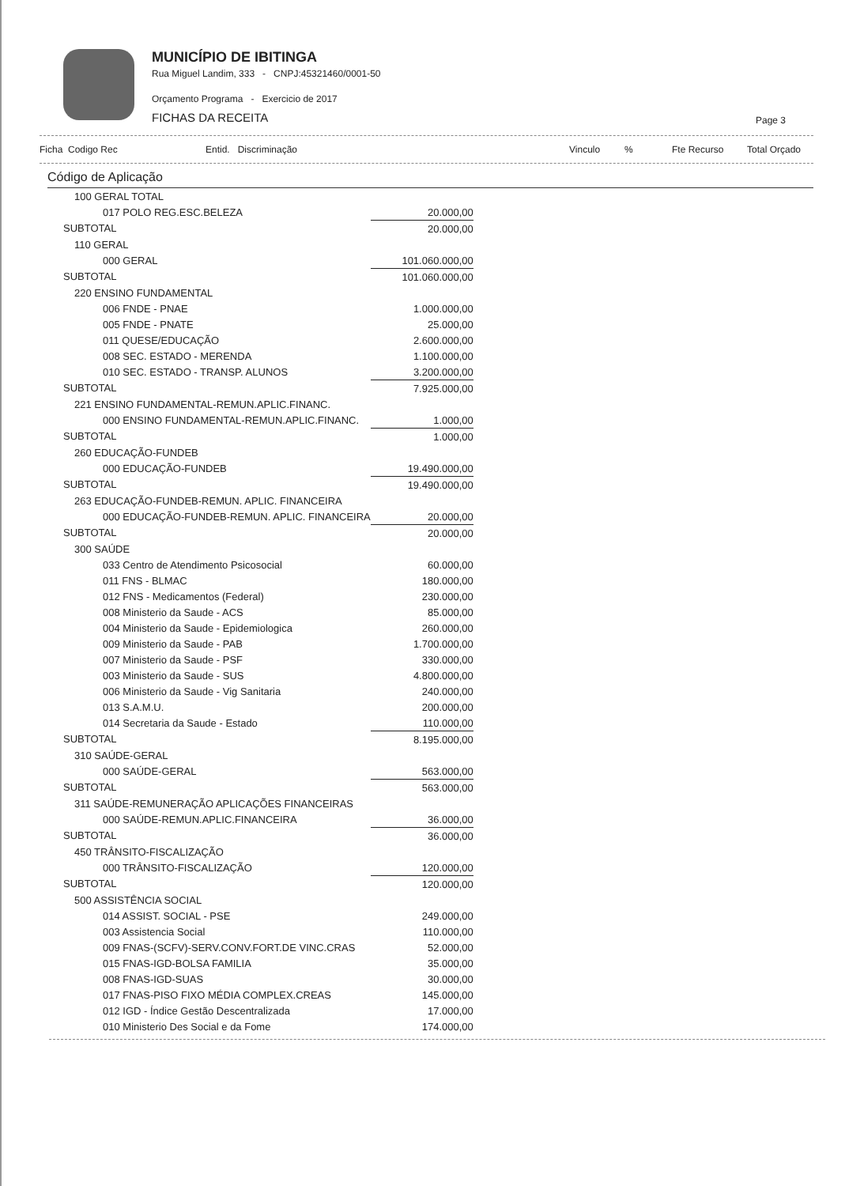MUNICÍPIO DE IBITINGA
Rua Miguel Landim, 333 - CNPJ:45321460/0001-50
Orçamento Programa - Exercicio de 2017
FICHAS DA RECEITA
Page 3
Ficha Codigo Rec Entid. Discriminação Vinculo% Fte Recurso Total Orçado
Código de Aplicação
| 100 GERAL TOTAL | |
| 017 POLO REG.ESC.BELEZA | 20.000,00 |
| SUBTOTAL | 20.000,00 |
| 110 GERAL | |
| 000 GERAL | 101.060.000,00 |
| SUBTOTAL | 101.060.000,00 |
| 220 ENSINO FUNDAMENTAL | |
| 006 FNDE - PNAE | 1.000.000,00 |
| 005 FNDE - PNATE | 25.000,00 |
| 011 QUESE/EDUCAÇÃO | 2.600.000,00 |
| 008 SEC. ESTADO - MERENDA | 1.100.000,00 |
| 010 SEC. ESTADO - TRANSP. ALUNOS | 3.200.000,00 |
| SUBTOTAL | 7.925.000,00 |
| 221 ENSINO FUNDAMENTAL-REMUN.APLIC.FINANC. | |
| 000 ENSINO FUNDAMENTAL-REMUN.APLIC.FINANC. | 1.000,00 |
| SUBTOTAL | 1.000,00 |
| 260 EDUCAÇÃO-FUNDEB | |
| 000 EDUCAÇÃO-FUNDEB | 19.490.000,00 |
| SUBTOTAL | 19.490.000,00 |
| 263 EDUCAÇÃO-FUNDEB-REMUN. APLIC. FINANCEIRA | |
| 000 EDUCAÇÃO-FUNDEB-REMUN. APLIC. FINANCEIRA | 20.000,00 |
| SUBTOTAL | 20.000,00 |
| 300 SAÚDE | |
| 033 Centro de Atendimento Psicosocial | 60.000,00 |
| 011 FNS - BLMAC | 180.000,00 |
| 012 FNS - Medicamentos (Federal) | 230.000,00 |
| 008 Ministerio da Saude - ACS | 85.000,00 |
| 004 Ministerio da Saude - Epidemiologica | 260.000,00 |
| 009 Ministerio da Saude - PAB | 1.700.000,00 |
| 007 Ministerio da Saude - PSF | 330.000,00 |
| 003 Ministerio da Saude - SUS | 4.800.000,00 |
| 006 Ministerio da Saude - Vig Sanitaria | 240.000,00 |
| 013 S.A.M.U. | 200.000,00 |
| 014 Secretaria da Saude - Estado | 110.000,00 |
| SUBTOTAL | 8.195.000,00 |
| 310 SAÚDE-GERAL | |
| 000 SAÚDE-GERAL | 563.000,00 |
| SUBTOTAL | 563.000,00 |
| 311 SAÚDE-REMUNERAÇÃO APLICAÇÕES FINANCEIRAS | |
| 000 SAÚDE-REMUN.APLIC.FINANCEIRA | 36.000,00 |
| SUBTOTAL | 36.000,00 |
| 450 TRÂNSITO-FISCALIZAÇÃO | |
| 000 TRÂNSITO-FISCALIZAÇÃO | 120.000,00 |
| SUBTOTAL | 120.000,00 |
| 500 ASSISTÊNCIA SOCIAL | |
| 014 ASSIST. SOCIAL - PSE | 249.000,00 |
| 003 Assistencia Social | 110.000,00 |
| 009 FNAS-(SCFV)-SERV.CONV.FORT.DE VINC.CRAS | 52.000,00 |
| 015 FNAS-IGD-BOLSA FAMILIA | 35.000,00 |
| 008 FNAS-IGD-SUAS | 30.000,00 |
| 017 FNAS-PISO FIXO MÉDIA COMPLEX.CREAS | 145.000,00 |
| 012 IGD - Índice Gestão Descentralizada | 17.000,00 |
| 010 Ministerio Des Social e da Fome | 174.000,00 |